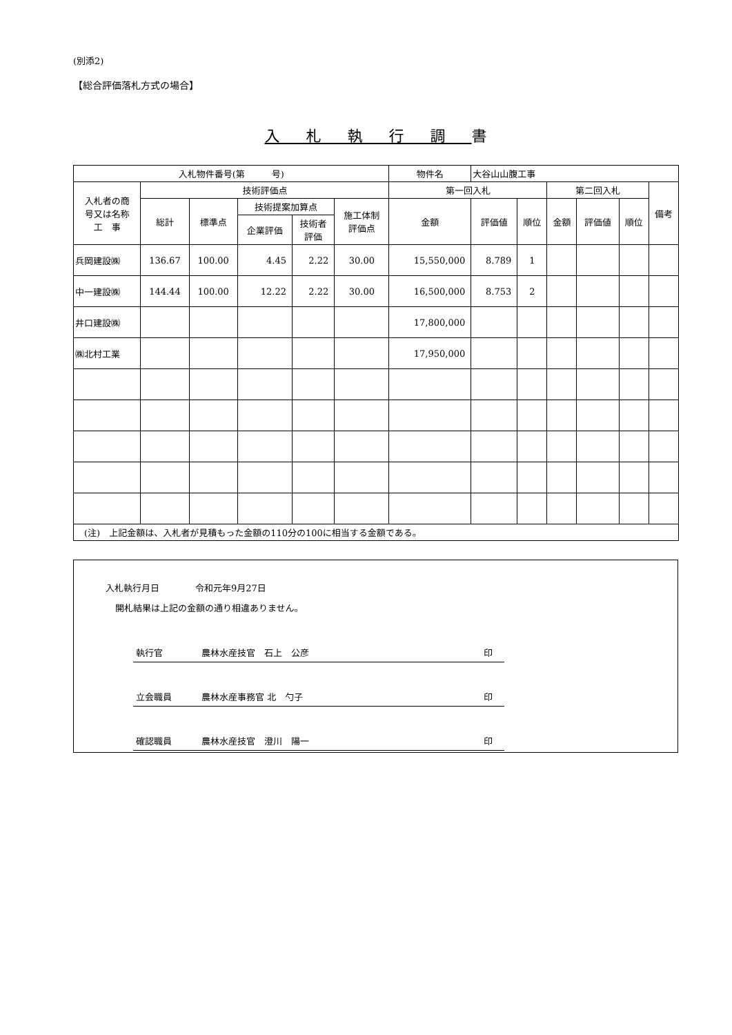(別添2)
【総合評価落札方式の場合】
入札執行調書
| 入札物件番号(第 号) | | | | | | 物件名 | 大谷山山腹工事 | | | | | |
| 入札者の商 号又は名称 工 事 | 技術評価点 | | | | | 第一回入札 | | | 第二回入札 | | | 備考 |
| | 総計 | 標準点 | 技術提案加算点 | | 施工体制 評価点 | 金額 | 評価値 | 順位 | 金額 | 評価値 | 順位 | |
| | | | 企業評価 | 技術者 評価 | | | | | | | | |
| 兵岡建設㈱ | 136.67 | 100.00 | 4.45 | 2.22 | 30.00 | 15,550,000 | 8.789 | 1 | | | | |
| 中一建設㈱ | 144.44 | 100.00 | 12.22 | 2.22 | 30.00 | 16,500,000 | 8.753 | 2 | | | | |
| 井口建設㈱ | | | | | | 17,800,000 | | | | | | |
| ㈱北村工業 | | | | | | 17,950,000 | | | | | | |
| (注) 上記金額は、入札者が見積もった金額の110分の100に相当する金額である。 | | | | | | | | | | | | |
入札執行月日　　　　令和元年9月27日
開札結果は上記の金額の通り相違ありません。
執行官 農林水産技官　石上　公彦 印　
立会職員 農林水産事務官 北　勺子 印　
確認職員 農林水産技官　澄川　陽一 印